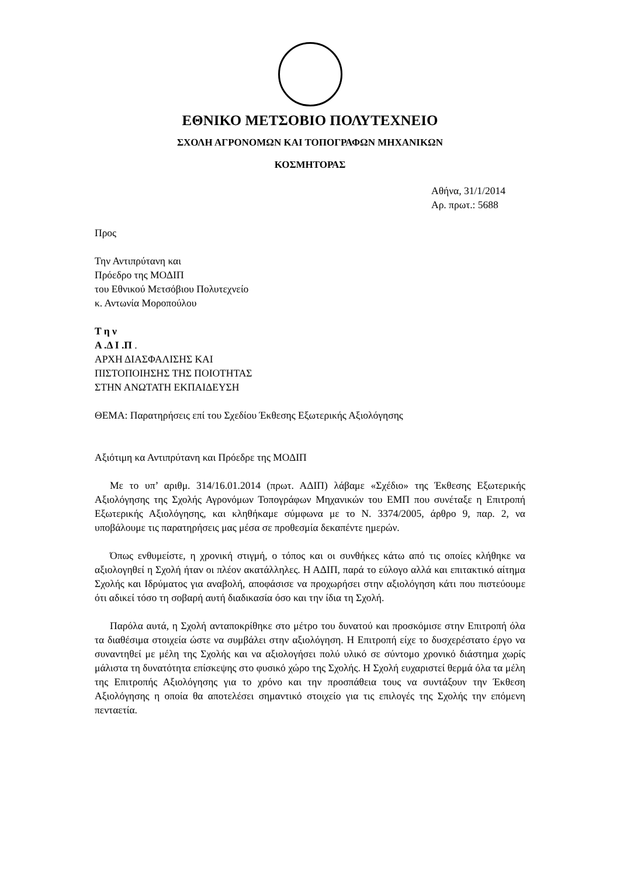ΕΘΝΙΚΟ ΜΕΤΣΟΒΙΟ ΠΟΛΥΤΕΧΝΕΙΟ
ΣΧΟΛΗ ΑΓΡΟΝΟΜΩΝ ΚΑΙ ΤΟΠΟΓΡΑΦΩΝ ΜΗΧΑΝΙΚΩΝ
ΚΟΣΜΗΤΟΡΑΣ
Αθήνα, 31/1/2014
Αρ. πρωτ.: 5688
Προς
Την Αντιπρύτανη και
Πρόεδρο της ΜΟΔΙΠ
του Εθνικού Μετσόβιου Πολυτεχνείο
κ. Αντωνία Μοροπούλου
Τ η ν
Α .Δ Ι .Π .
ΑΡΧΗ ΔΙΑΣΦΑΛΙΣΗΣ ΚΑΙ
ΠΙΣΤΟΠΟΙΗΣΗΣ ΤΗΣ ΠΟΙΟΤΗΤΑΣ
ΣΤΗΝ ΑΝΩΤΑΤΗ ΕΚΠΑΙΔΕΥΣΗ
ΘΕΜΑ: Παρατηρήσεις επί του Σχεδίου Έκθεσης Εξωτερικής Αξιολόγησης
Αξιότιμη κα Αντιπρύτανη και Πρόεδρε της ΜΟΔΙΠ
Με το υπ’ αριθμ. 314/16.01.2014 (πρωτ. ΑΔΙΠ) λάβαμε «Σχέδιο» της Έκθεσης Εξωτερικής Αξιολόγησης της Σχολής Αγρονόμων Τοπογράφων Μηχανικών του ΕΜΠ που συνέταξε η Επιτροπή Εξωτερικής Αξιολόγησης, και κληθήκαμε σύμφωνα με το Ν. 3374/2005, άρθρο 9, παρ. 2, να υποβάλουμε τις παρατηρήσεις μας μέσα σε προθεσμία δεκαπέντε ημερών.
Όπως ενθυμείστε, η χρονική στιγμή, ο τόπος και οι συνθήκες κάτω από τις οποίες κλήθηκε να αξιολογηθεί η Σχολή ήταν οι πλέον ακατάλληλες. Η ΑΔΙΠ, παρά το εύλογο αλλά και επιτακτικό αίτημα Σχολής και Ιδρύματος για αναβολή, αποφάσισε να προχωρήσει στην αξιολόγηση κάτι που πιστεύουμε ότι αδικεί τόσο τη σοβαρή αυτή διαδικασία όσο και την ίδια τη Σχολή.
Παρόλα αυτά, η Σχολή ανταποκρίθηκε στο μέτρο του δυνατού και προσκόμισε στην Επιτροπή όλα τα διαθέσιμα στοιχεία ώστε να συμβάλει στην αξιολόγηση. Η Επιτροπή είχε το δυσχερέστατο έργο να συναντηθεί με μέλη της Σχολής και να αξιολογήσει πολύ υλικό σε σύντομο χρονικό διάστημα χωρίς μάλιστα τη δυνατότητα επίσκεψης στο φυσικό χώρο της Σχολής. Η Σχολή ευχαριστεί θερμά όλα τα μέλη της Επιτροπής Αξιολόγησης για το χρόνο και την προσπάθεια τους να συντάξουν την Έκθεση Αξιολόγησης η οποία θα αποτελέσει σημαντικό στοιχείο για τις επιλογές της Σχολής την επόμενη πενταετία.